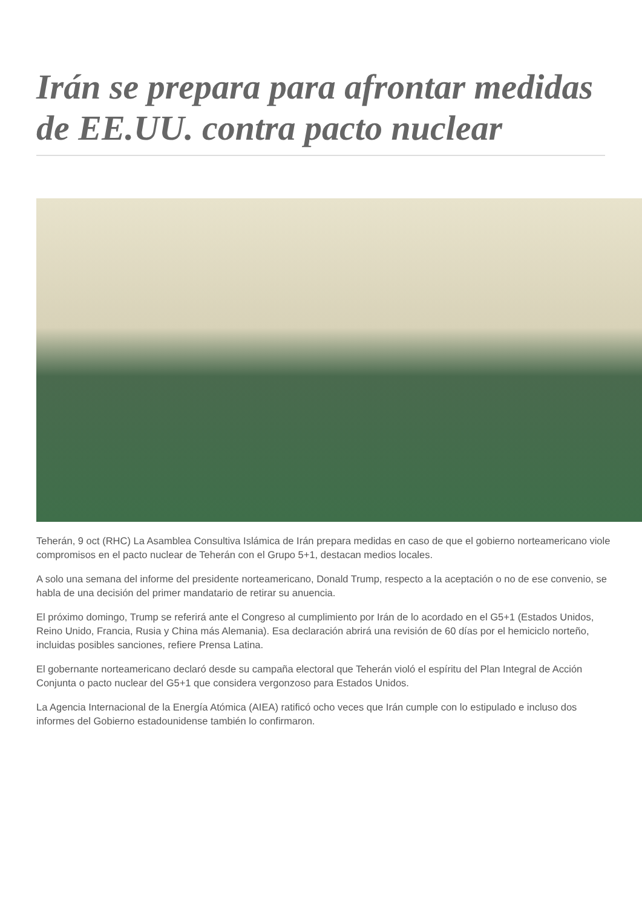Irán se prepara para afrontar medidas de EE.UU. contra pacto nuclear
Teherán, 9 oct (RHC) La Asamblea Consultiva Islámica de Irán prepara medidas en caso de que el gobierno norteamericano viole compromisos en el pacto nuclear de Teherán con el Grupo 5+1, destacan medios locales.
A solo una semana del informe del presidente norteamericano, Donald Trump, respecto a la aceptación o no de ese convenio, se habla de una decisión del primer mandatario de retirar su anuencia.
El próximo domingo, Trump se referirá ante el Congreso al cumplimiento por Irán de lo acordado en el G5+1 (Estados Unidos, Reino Unido, Francia, Rusia y China más Alemania). Esa declaración abrirá una revisión de 60 días por el hemiciclo norteño, incluidas posibles sanciones, refiere Prensa Latina.
El gobernante norteamericano declaró desde su campaña electoral que Teherán violó el espíritu del Plan Integral de Acción Conjunta o pacto nuclear del G5+1 que considera vergonzoso para Estados Unidos.
La Agencia Internacional de la Energía Atómica (AIEA) ratificó ocho veces que Irán cumple con lo estipulado e incluso dos informes del Gobierno estadounidense también lo confirmaron.